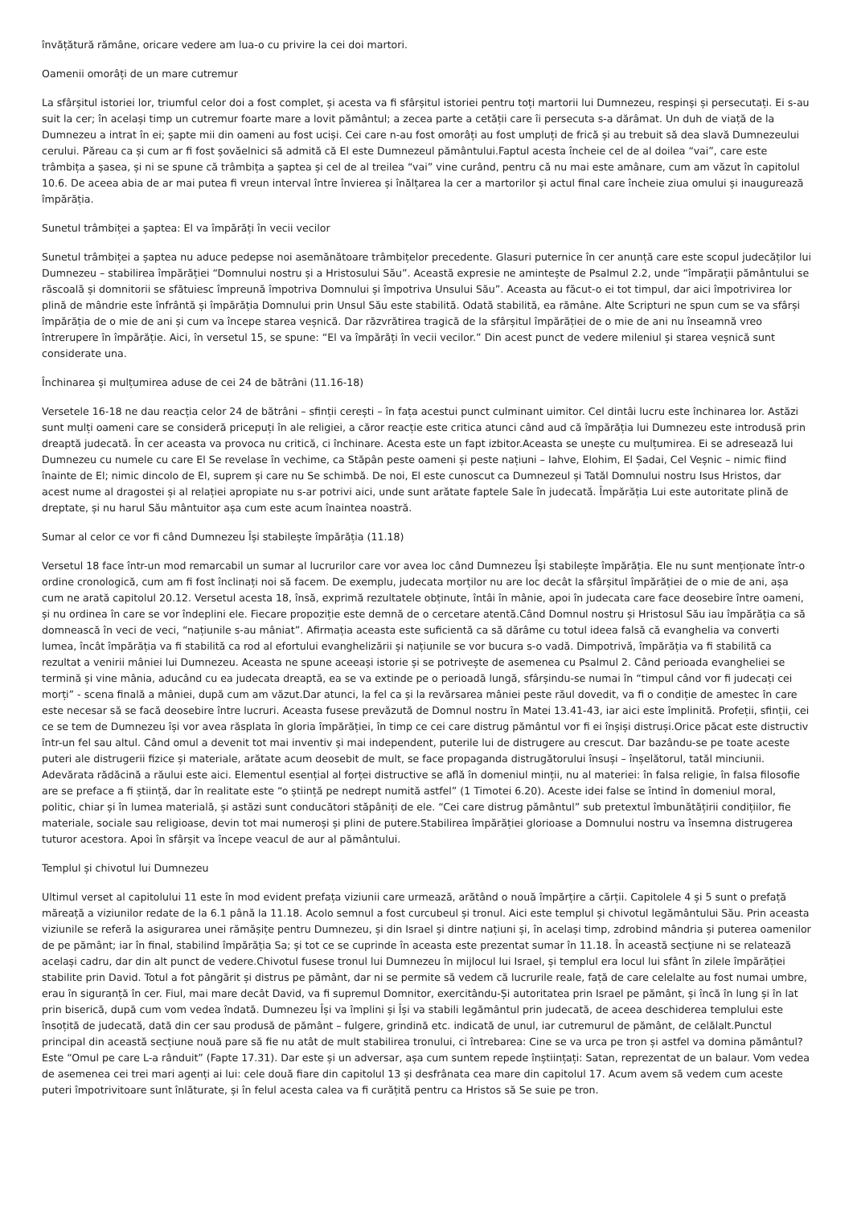învățătură rămâne, oricare vedere am lua-o cu privire la cei doi martori.
Oamenii omorâți de un mare cutremur
La sfârșitul istoriei lor, triumful celor doi a fost complet, și acesta va fi sfârșitul istoriei pentru toți martorii lui Dumnezeu, respinși și persecutați. Ei s-au suit la cer; în același timp un cutremur foarte mare a lovit pământul; a zecea parte a cetății care îi persecuta s-a dărâmat. Un duh de viață de la Dumnezeu a intrat în ei; șapte mii din oameni au fost uciși. Cei care n-au fost omorâți au fost umpluți de frică și au trebuit să dea slavă Dumnezeului cerului. Păreau ca și cum ar fi fost șovăelnici să admită că El este Dumnezeul pământului.Faptul acesta încheie cel de al doilea “vai”, care este trâmbița a șasea, și ni se spune că trâmbița a șaptea și cel de al treilea “vai” vine curând, pentru că nu mai este amânare, cum am văzut în capitolul 10.6. De aceea abia de ar mai putea fi vreun interval între învierea și înălțarea la cer a martorilor și actul final care încheie ziua omului și inaugurează împărăția.
Sunetul trâmbiței a șaptea: El va împărăți în vecii vecilor
Sunetul trâmbiței a șaptea nu aduce pedepse noi asemănătoare trâmbițelor precedente. Glasuri puternice în cer anunță care este scopul judecăților lui Dumnezeu – stabilirea împărăției “Domnului nostru și a Hristosului Său”. Această expresie ne amintește de Psalmul 2.2, unde “împărații pământului se răscoală și domnitorii se sfătuiesc împreună împotriva Domnului și împotriva Unsului Său”. Aceasta au făcut-o ei tot timpul, dar aici împotrivirea lor plină de mândrie este înfrântă și împărăția Domnului prin Unsul Său este stabilită. Odată stabilită, ea rămâne. Alte Scripturi ne spun cum se va sfârși împărăția de o mie de ani și cum va începe starea veșnică. Dar răzvrătirea tragică de la sfârșitul împărăției de o mie de ani nu înseamnă vreo întrerupere în împărăție. Aici, în versetul 15, se spune: “El va împărăți în vecii vecilor.” Din acest punct de vedere mileniul și starea veșnică sunt considerate una.
Închinarea și mulțumirea aduse de cei 24 de bătrâni (11.16-18)
Versetele 16-18 ne dau reacția celor 24 de bătrâni – sfinții cerești – în fața acestui punct culminant uimitor. Cel dintâi lucru este închinarea lor. Astăzi sunt mulți oameni care se consideră pricepuți în ale religiei, a căror reacție este critica atunci când aud că împărăția lui Dumnezeu este introdusă prin dreaptă judecată. În cer aceasta va provoca nu critică, ci închinare. Acesta este un fapt izbitor.Aceasta se unește cu mulțumirea. Ei se adresează lui Dumnezeu cu numele cu care El Se revelase în vechime, ca Stăpân peste oameni și peste națiuni – Iahve, Elohim, El Șadai, Cel Veșnic – nimic fiind înainte de El; nimic dincolo de El, suprem și care nu Se schimbă. De noi, El este cunoscut ca Dumnezeul și Tatăl Domnului nostru Isus Hristos, dar acest nume al dragostei și al relației apropiate nu s-ar potrivi aici, unde sunt arătate faptele Sale în judecată. Împărăția Lui este autoritate plină de dreptate, și nu harul Său mântuitor așa cum este acum înaintea noastră.
Sumar al celor ce vor fi când Dumnezeu Își stabilește împărăția (11.18)
Versetul 18 face într-un mod remarcabil un sumar al lucrurilor care vor avea loc când Dumnezeu Își stabilește împărăția. Ele nu sunt menționate într-o ordine cronologică, cum am fi fost înclinați noi să facem. De exemplu, judecata morților nu are loc decât la sfârșitul împărăției de o mie de ani, așa cum ne arată capitolul 20.12. Versetul acesta 18, însă, exprimă rezultatele obținute, întâi în mânie, apoi în judecata care face deosebire între oameni, și nu ordinea în care se vor îndeplini ele. Fiecare propoziție este demnă de o cercetare atentă.Când Domnul nostru și Hristosul Său iau împărăția ca să domnească în veci de veci, “națiunile s-au mâniat”. Afirmația aceasta este suficientă ca să dărâme cu totul ideea falsă că evanghelia va converti lumea, încât împărăția va fi stabilită ca rod al efortului evanghelizării și națiunile se vor bucura s-o vadă. Dimpotrivă, împărăția va fi stabilită ca rezultat a venirii mâniei lui Dumnezeu. Aceasta ne spune aceeași istorie și se potrivește de asemenea cu Psalmul 2. Când perioada evangheliei se termină și vine mânia, aducând cu ea judecata dreaptă, ea se va extinde pe o perioadă lungă, sfârșindu-se numai în “timpul când vor fi judecați cei morți” - scena finală a mâniei, după cum am văzut.Dar atunci, la fel ca și la revărsarea mâniei peste răul dovedit, va fi o condiție de amestec în care este necesar să se facă deosebire între lucruri. Aceasta fusese prevăzută de Domnul nostru în Matei 13.41-43, iar aici este împlinită. Profeții, sfinții, cei ce se tem de Dumnezeu își vor avea răsplata în gloria împărăției, în timp ce cei care distrug pământul vor fi ei înșiși distruși.Orice păcat este distructiv într-un fel sau altul. Când omul a devenit tot mai inventiv și mai independent, puterile lui de distrugere au crescut. Dar bazându-se pe toate aceste puteri ale distrugerii fizice și materiale, arătate acum deosebit de mult, se face propaganda distrugătorului însuși – înșelătorul, tatăl minciunii. Adevărata rădăcină a răului este aici. Elementul esențial al forței distructive se află în domeniul minții, nu al materiei: în falsa religie, în falsa filosofie are se preface a fi știință, dar în realitate este “o știință pe nedrept numită astfel” (1 Timotei 6.20). Aceste idei false se întind în domeniul moral, politic, chiar și în lumea materială, și astăzi sunt conducători stăpâniți de ele. “Cei care distrug pământul” sub pretextul îmbunătățirii condițiilor, fie materiale, sociale sau religioase, devin tot mai numeroși și plini de putere.Stabilirea împărăției glorioase a Domnului nostru va însemna distrugerea tuturor acestora. Apoi în sfârșit va începe veacul de aur al pământului.
Templul și chivotul lui Dumnezeu
Ultimul verset al capitolului 11 este în mod evident prefața viziunii care urmează, arătând o nouă împărțire a cărții. Capitolele 4 și 5 sunt o prefață măreață a viziunilor redate de la 6.1 până la 11.18. Acolo semnul a fost curcubeul și tronul. Aici este templul și chivotul legământului Său. Prin aceasta viziunile se referă la asigurarea unei rămășițe pentru Dumnezeu, și din Israel și dintre națiuni și, în același timp, zdrobind mândria și puterea oamenilor de pe pământ; iar în final, stabilind împărăția Sa; și tot ce se cuprinde în aceasta este prezentat sumar în 11.18. În această secțiune ni se relatează același cadru, dar din alt punct de vedere.Chivotul fusese tronul lui Dumnezeu în mijlocul lui Israel, și templul era locul lui sfânt în zilele împărăției stabilite prin David. Totul a fot pângărit și distrus pe pământ, dar ni se permite să vedem că lucrurile reale, față de care celelalte au fost numai umbre, erau în siguranță în cer. Fiul, mai mare decât David, va fi supremul Domnitor, exercitându-Și autoritatea prin Israel pe pământ, și încă în lung și în lat prin biserică, după cum vom vedea îndată. Dumnezeu Își va împlini și Își va stabili legământul prin judecată, de aceea deschiderea templului este însoțită de judecată, dată din cer sau produsă de pământ – fulgere, grindină etc. indicată de unul, iar cutremurul de pământ, de celălalt.Punctul principal din această secțiune nouă pare să fie nu atât de mult stabilirea tronului, ci întrebarea: Cine se va urca pe tron și astfel va domina pământul? Este “Omul pe care L-a rânduit” (Fapte 17.31). Dar este și un adversar, așa cum suntem repede înștiințați: Satan, reprezentat de un balaur. Vom vedea de asemenea cei trei mari agenți ai lui: cele două fiare din capitolul 13 și desfrânata cea mare din capitolul 17. Acum avem să vedem cum aceste puteri împotrivitoare sunt înlăturate, și în felul acesta calea va fi curățită pentru ca Hristos să Se suie pe tron.